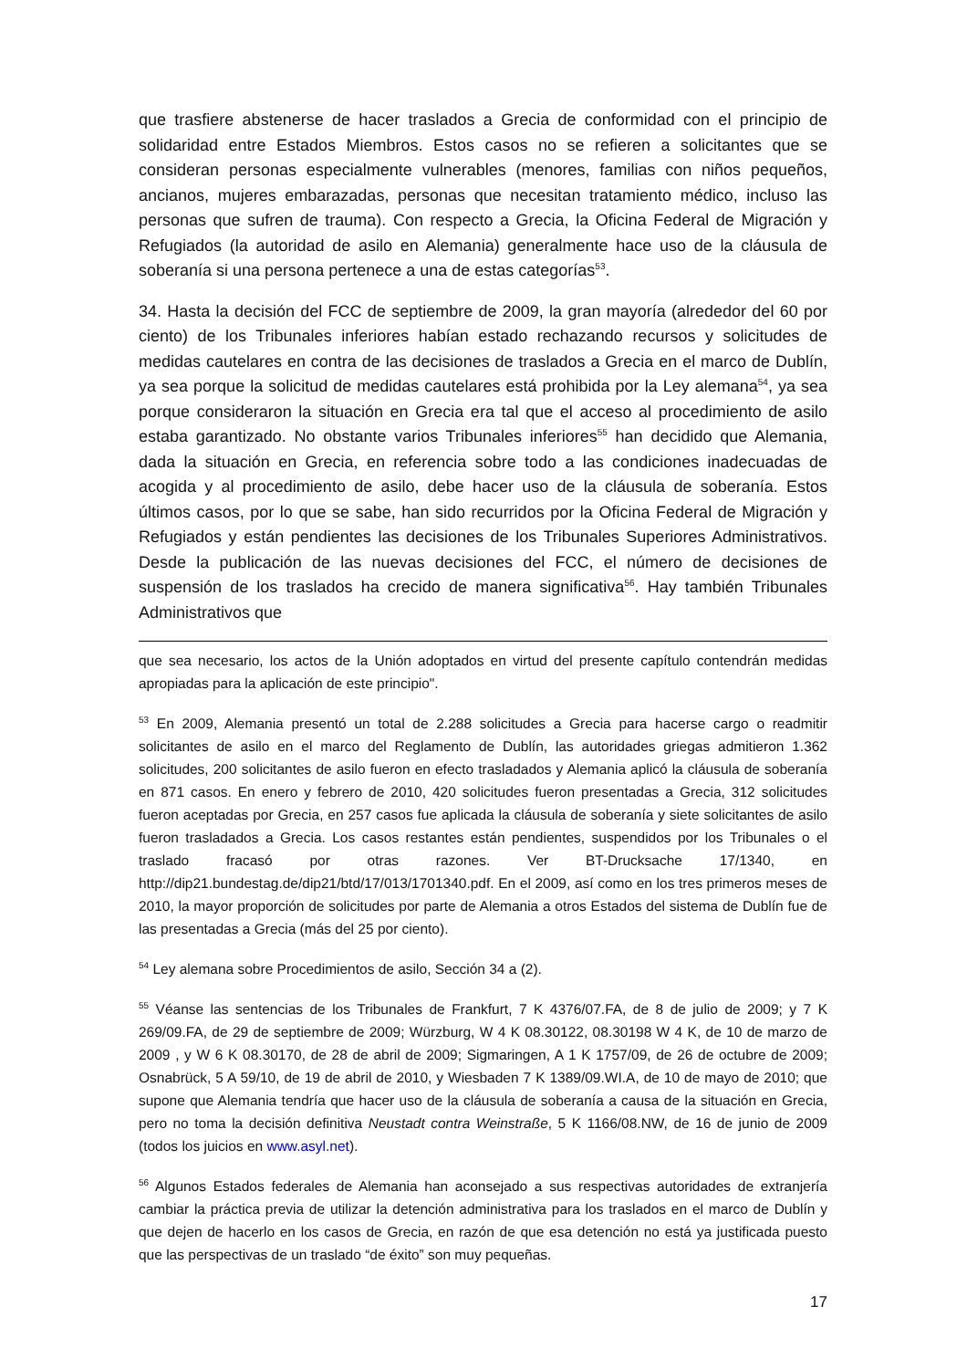que trasfiere abstenerse de hacer traslados a Grecia de conformidad con el principio de solidaridad entre Estados Miembros. Estos casos no se refieren a solicitantes que se consideran personas especialmente vulnerables (menores, familias con niños pequeños, ancianos, mujeres embarazadas, personas que necesitan tratamiento médico, incluso las personas que sufren de trauma). Con respecto a Grecia, la Oficina Federal de Migración y Refugiados (la autoridad de asilo en Alemania) generalmente hace uso de la cláusula de soberanía si una persona pertenece a una de estas categorías<sup>53</sup>.
34. Hasta la decisión del FCC de septiembre de 2009, la gran mayoría (alrededor del 60 por ciento) de los Tribunales inferiores habían estado rechazando recursos y solicitudes de medidas cautelares en contra de las decisiones de traslados a Grecia en el marco de Dublín, ya sea porque la solicitud de medidas cautelares está prohibida por la Ley alemana<sup>54</sup>, ya sea porque consideraron la situación en Grecia era tal que el acceso al procedimiento de asilo estaba garantizado. No obstante varios Tribunales inferiores<sup>55</sup> han decidido que Alemania, dada la situación en Grecia, en referencia sobre todo a las condiciones inadecuadas de acogida y al procedimiento de asilo, debe hacer uso de la cláusula de soberanía. Estos últimos casos, por lo que se sabe, han sido recurridos por la Oficina Federal de Migración y Refugiados y están pendientes las decisiones de los Tribunales Superiores Administrativos. Desde la publicación de las nuevas decisiones del FCC, el número de decisiones de suspensión de los traslados ha crecido de manera significativa<sup>56</sup>. Hay también Tribunales Administrativos que
que sea necesario, los actos de la Unión adoptados en virtud del presente capítulo contendrán medidas apropiadas para la aplicación de este principio".
<sup>53</sup> En 2009, Alemania presentó un total de 2.288 solicitudes a Grecia para hacerse cargo o readmitir solicitantes de asilo en el marco del Reglamento de Dublín, las autoridades griegas admitieron 1.362 solicitudes, 200 solicitantes de asilo fueron en efecto trasladados y Alemania aplicó la cláusula de soberanía en 871 casos. En enero y febrero de 2010, 420 solicitudes fueron presentadas a Grecia, 312 solicitudes fueron aceptadas por Grecia, en 257 casos fue aplicada la cláusula de soberanía y siete solicitantes de asilo fueron trasladados a Grecia. Los casos restantes están pendientes, suspendidos por los Tribunales o el traslado fracasó por otras razones. Ver BT-Drucksache 17/1340, en http://dip21.bundestag.de/dip21/btd/17/013/1701340.pdf. En el 2009, así como en los tres primeros meses de 2010, la mayor proporción de solicitudes por parte de Alemania a otros Estados del sistema de Dublín fue de las presentadas a Grecia (más del 25 por ciento).
<sup>54</sup> Ley alemana sobre Procedimientos de asilo, Sección 34 a (2).
<sup>55</sup> Véanse las sentencias de los Tribunales de Frankfurt, 7 K 4376/07.FA, de 8 de julio de 2009; y 7 K 269/09.FA, de 29 de septiembre de 2009; Würzburg, W 4 K 08.30122, 08.30198 W 4 K, de 10 de marzo de 2009 , y W 6 K 08.30170, de 28 de abril de 2009; Sigmaringen, A 1 K 1757/09, de 26 de octubre de 2009; Osnabrück, 5 A 59/10, de 19 de abril de 2010, y Wiesbaden 7 K 1389/09.WI.A, de 10 de mayo de 2010; que supone que Alemania tendría que hacer uso de la cláusula de soberanía a causa de la situación en Grecia, pero no toma la decisión definitiva Neustadt contra Weinstraße, 5 K 1166/08.NW, de 16 de junio de 2009 (todos los juicios en www.asyl.net).
<sup>56</sup> Algunos Estados federales de Alemania han aconsejado a sus respectivas autoridades de extranjería cambiar la práctica previa de utilizar la detención administrativa para los traslados en el marco de Dublín y que dejen de hacerlo en los casos de Grecia, en razón de que esa detención no está ya justificada puesto que las perspectivas de un traslado “de éxito” son muy pequeñas.
17